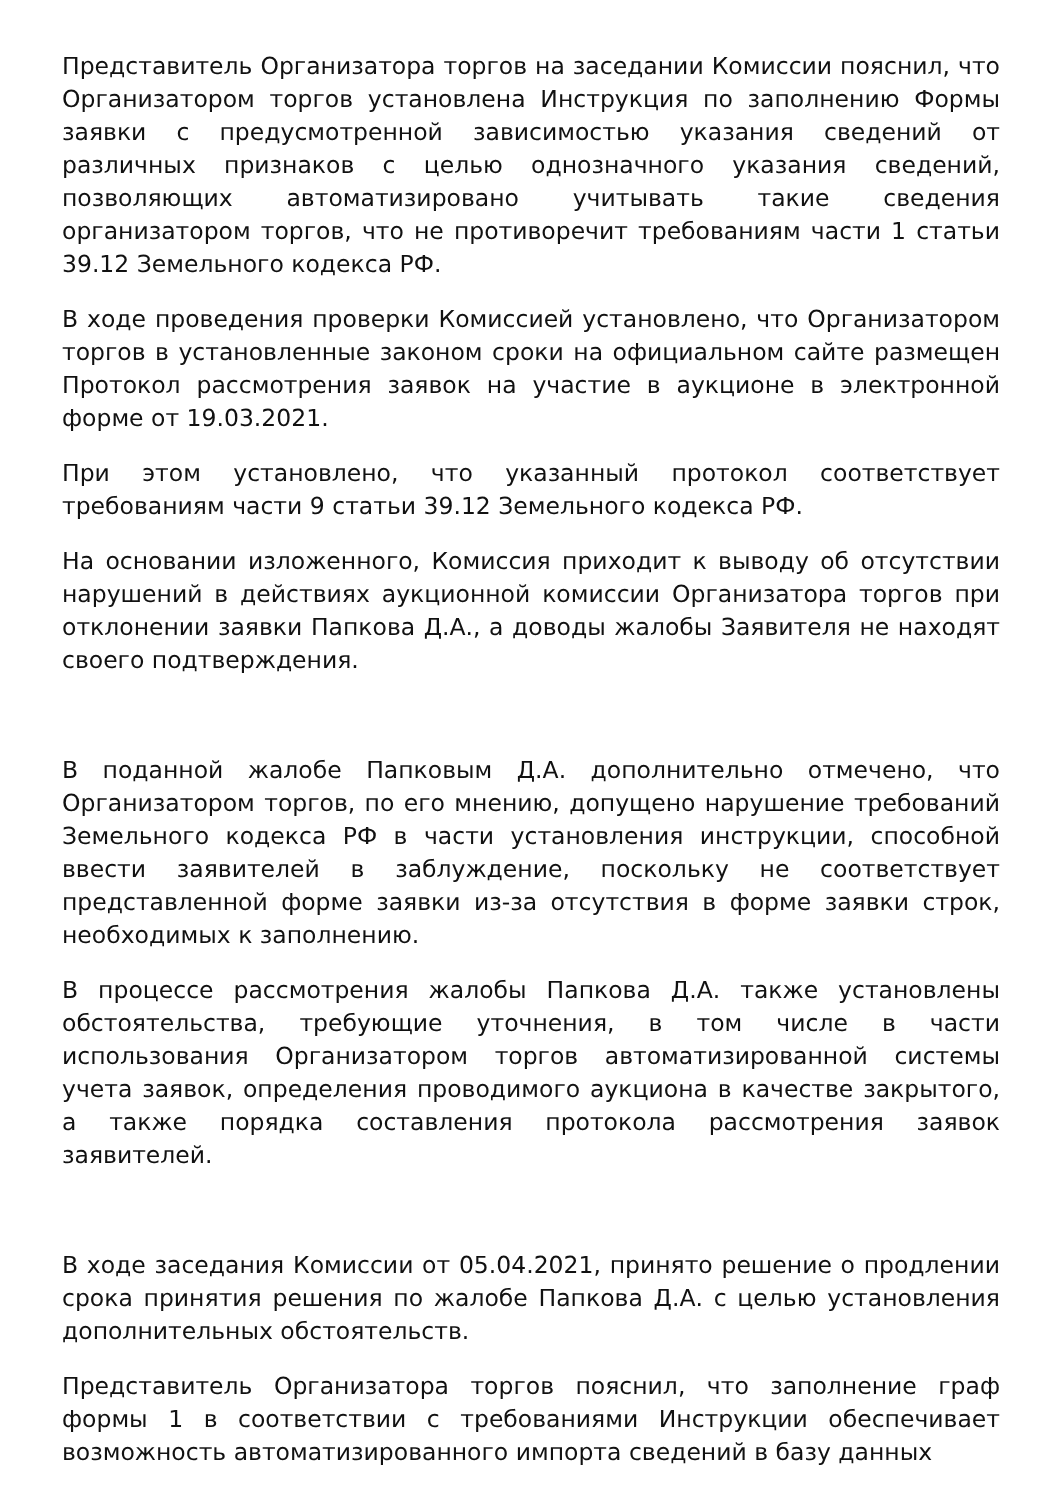Представитель Организатора торгов на заседании Комиссии пояснил, что Организатором торгов установлена Инструкция по заполнению Формы заявки с предусмотренной зависимостью указания сведений от различных признаков с целью однозначного указания сведений, позволяющих автоматизировано учитывать такие сведения организатором торгов, что не противоречит требованиям части 1 статьи 39.12 Земельного кодекса РФ.
В ходе проведения проверки Комиссией установлено, что Организатором торгов в установленные законом сроки на официальном сайте размещен Протокол рассмотрения заявок на участие в аукционе в электронной форме от 19.03.2021.
При этом установлено, что указанный протокол соответствует требованиям части 9 статьи 39.12 Земельного кодекса РФ.
На основании изложенного, Комиссия приходит к выводу об отсутствии нарушений в действиях аукционной комиссии Организатора торгов при отклонении заявки Папкова Д.А., а доводы жалобы Заявителя не находят своего подтверждения.
В поданной жалобе Папковым Д.А. дополнительно отмечено, что Организатором торгов, по его мнению, допущено нарушение требований Земельного кодекса РФ в части установления инструкции, способной ввести заявителей в заблуждение, поскольку не соответствует представленной форме заявки из-за отсутствия в форме заявки строк, необходимых к заполнению.
В процессе рассмотрения жалобы Папкова Д.А. также установлены обстоятельства, требующие уточнения, в том числе в части использования Организатором торгов автоматизированной системы учета заявок, определения проводимого аукциона в качестве закрытого, а также порядка составления протокола рассмотрения заявок заявителей.
В ходе заседания Комиссии от 05.04.2021, принято решение о продлении срока принятия решения по жалобе Папкова Д.А. с целью установления дополнительных обстоятельств.
Представитель Организатора торгов пояснил, что заполнение граф формы 1 в соответствии с требованиями Инструкции обеспечивает возможность автоматизированного импорта сведений в базу данных